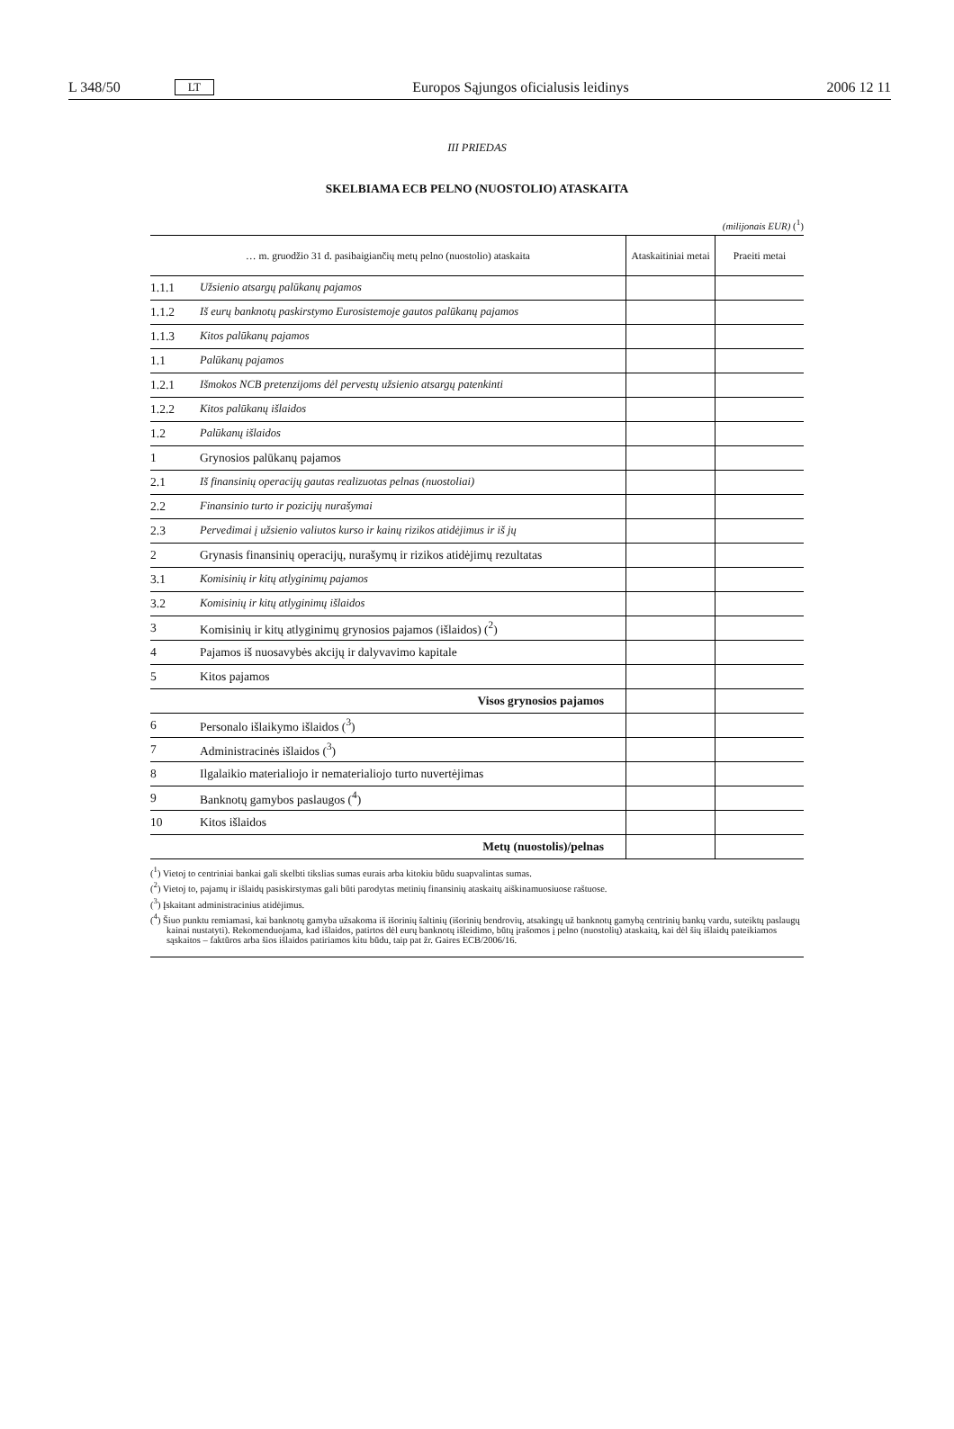L 348/50 LT Europos Sąjungos oficialusis leidinys 2006 12 11
III PRIEDAS
SKELBIAMA ECB PELNO (NUOSTOLIO) ATASKAITA
(milijonais EUR) (<sup>1</sup>)
| … m. gruodžio 31 d. pasibaigiančių metų pelno (nuostolio) ataskaita | | Ataskaitiniai metai | Praeiti metai |
| --- | --- | --- | --- |
| 1.1.1 | Užsienio atsargų palūkanų pajamos | | |
| 1.1.2 | Iš eurų banknotų paskirstymo Eurosistemoje gautos palūkanų pajamos | | |
| 1.1.3 | Kitos palūkanų pajamos | | |
| 1.1 | Palūkanų pajamos | | |
| 1.2.1 | Išmokos NCB pretenzijoms dėl pervestų užsienio atsargų patenkinti | | |
| 1.2.2 | Kitos palūkanų išlaidos | | |
| 1.2 | Palūkanų išlaidos | | |
| 1 | Grynosios palūkanų pajamos | | |
| 2.1 | Iš finansinių operacijų gautas realizuotas pelnas (nuostoliai) | | |
| 2.2 | Finansinio turto ir pozicijų nurašymai | | |
| 2.3 | Pervedimai į užsienio valiutos kurso ir kainų rizikos atidėjimus ir iš jų | | |
| 2 | Grynasis finansinių operacijų, nurašymų ir rizikos atidėjimų rezultatas | | |
| 3.1 | Komisinių ir kitų atlyginimų pajamos | | |
| 3.2 | Komisinių ir kitų atlyginimų išlaidos | | |
| 3 | Komisinių ir kitų atlyginimų grynosios pajamos (išlaidos) (<sup>2</sup>) | | |
| 4 | Pajamos iš nuosavybės akcijų ir dalyvavimo kapitale | | |
| 5 | Kitos pajamos | | |
| Visos grynosios pajamos | | | |
| 6 | Personalo išlaikymo išlaidos (<sup>3</sup>) | | |
| 7 | Administracinės išlaidos (<sup>3</sup>) | | |
| 8 | Ilgalaikio materialiojo ir nematerialiojo turto nuvertėjimas | | |
| 9 | Banknotų gamybos paslaugos (<sup>4</sup>) | | |
| 10 | Kitos išlaidos | | |
| Metų (nuostolis)/pelnas | | | |
(<sup>1</sup>) Vietoj to centriniai bankai gali skelbti tikslias sumas eurais arba kitokiu būdu suapvalintas sumas.
(<sup>2</sup>) Vietoj to, pajamų ir išlaidų pasiskirstymas gali būti parodytas metinių finansinių ataskaitų aiškinamuosiuose raštuose.
(<sup>3</sup>) Įskaitant administracinius atidėjimus.
(<sup>4</sup>) Šiuo punktu remiamasi, kai banknotų gamyba užsakoma iš išorinių šaltinių (išorinių bendrovių, atsakingų už banknotų gamybą centrinių bankų vardu, suteiktų paslaugų kainai nustatyti). Rekomenduojama, kad išlaidos, patirtos dėl eurų banknotų išleidimo, būtų įrašomos į pelno (nuostolių) ataskaitą, kai dėl šių išlaidų pateikiamos sąskaitos – faktūros arba šios išlaidos patiriamos kitu būdu, taip pat žr. Gaires ECB/2006/16.